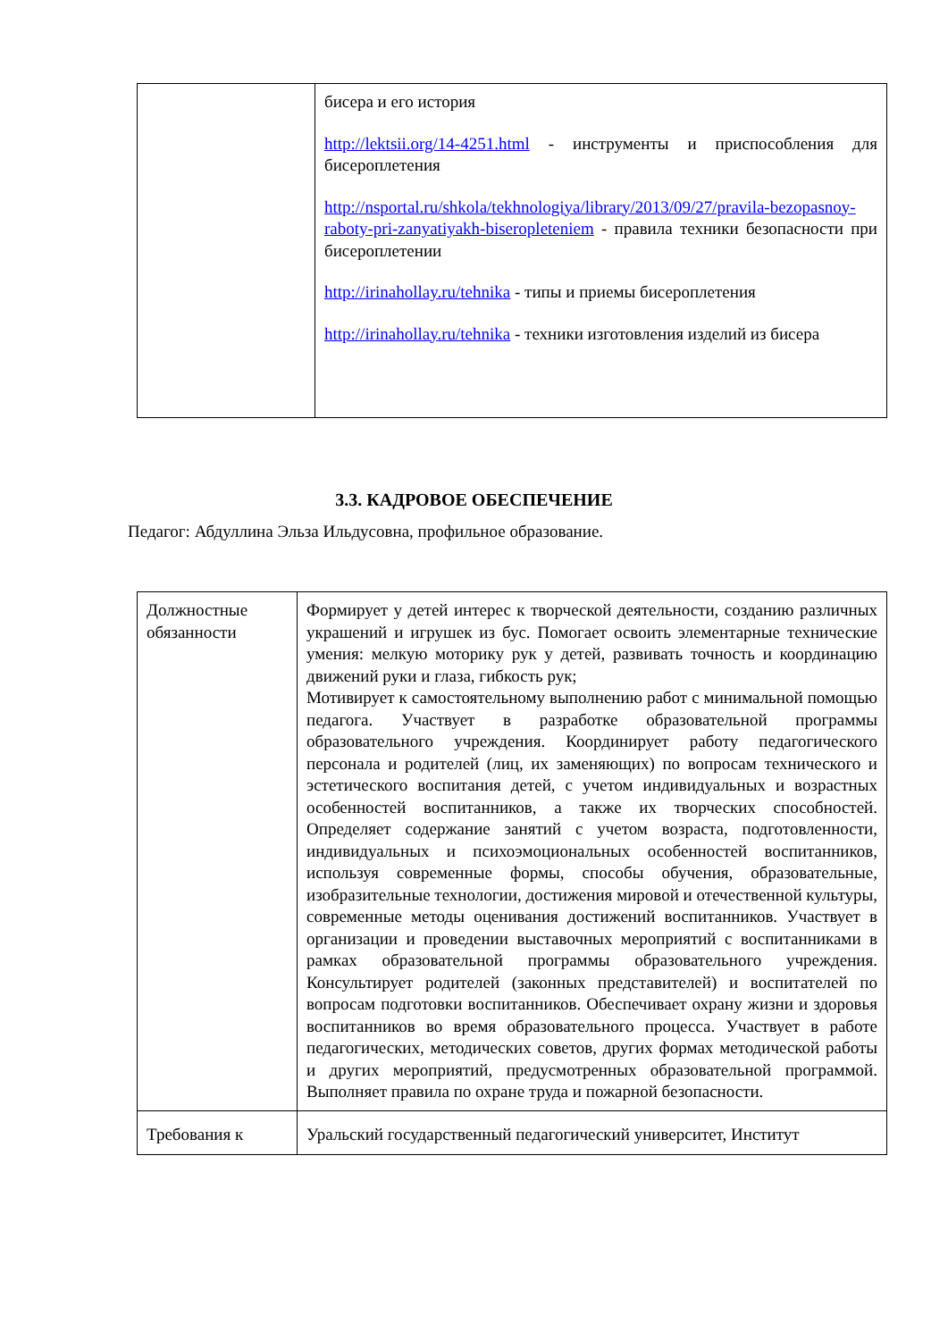| | бисера и его история http://lektsii.org/14-4251.html - инструменты и приспособления для бисероплетения http://nsportal.ru/shkola/tekhnologiya/library/2013/09/27/pravila-bezopasnoy-raboty-pri-zanyatiyakh-biseropleteniem - правила техники безопасности при бисероплетении http://irinahollay.ru/tehnika - типы и приемы бисероплетения http://irinahollay.ru/tehnika - техники изготовления изделий из бисера |
3.3. КАДРОВОЕ ОБЕСПЕЧЕНИЕ
Педагог: Абдуллина Эльза Ильдусовна, профильное образование.
| Должностные обязанности | Формирует у детей интерес к творческой деятельности, созданию различных украшений и игрушек из бус. Помогает освоить элементарные технические умения: мелкую моторику рук у детей, развивать точность и координацию движений руки и глаза, гибкость рук; Мотивирует к самостоятельному выполнению работ с минимальной помощью педагога. Участвует в разработке образовательной программы образовательного учреждения. Координирует работу педагогического персонала и родителей (лиц, их заменяющих) по вопросам технического и эстетического воспитания детей, с учетом индивидуальных и возрастных особенностей воспитанников, а также их творческих способностей. Определяет содержание занятий с учетом возраста, подготовленности, индивидуальных и психоэмоциональных особенностей воспитанников, используя современные формы, способы обучения, образовательные, изобразительные технологии, достижения мировой и отечественной культуры, современные методы оценивания достижений воспитанников. Участвует в организации и проведении выставочных мероприятий с воспитанниками в рамках образовательной программы образовательного учреждения. Консультирует родителей (законных представителей) и воспитателей по вопросам подготовки воспитанников. Обеспечивает охрану жизни и здоровья воспитанников во время образовательного процесса. Участвует в работе педагогических, методических советов, других формах методической работы и других мероприятий, предусмотренных образовательной программой. Выполняет правила по охране труда и пожарной безопасности. |
| Требования к | Уральский государственный педагогический университет, Институт |